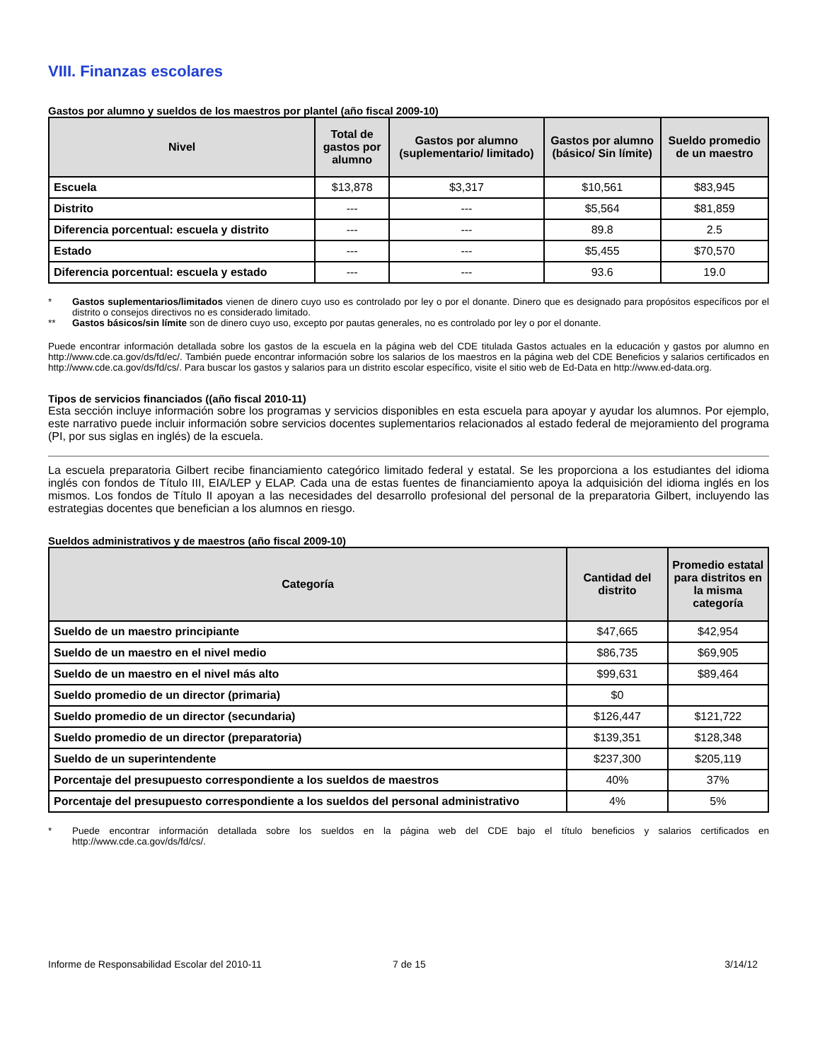VIII. Finanzas escolares
Gastos por alumno y sueldos de los maestros por plantel (año fiscal 2009-10)
| Nivel | Total de gastos por alumno | Gastos por alumno (suplementario/ limitado) | Gastos por alumno (básico/ Sin límite) | Sueldo promedio de un maestro |
| --- | --- | --- | --- | --- |
| Escuela | $13,878 | $3,317 | $10,561 | $83,945 |
| Distrito | --- | --- | $5,564 | $81,859 |
| Diferencia porcentual: escuela y distrito | --- | --- | 89.8 | 2.5 |
| Estado | --- | --- | $5,455 | $70,570 |
| Diferencia porcentual: escuela y estado | --- | --- | 93.6 | 19.0 |
* Gastos suplementarios/limitados vienen de dinero cuyo uso es controlado por ley o por el donante. Dinero que es designado para propósitos específicos por el distrito o consejos directivos no es considerado limitado.
** Gastos básicos/sin límite son de dinero cuyo uso, excepto por pautas generales, no es controlado por ley o por el donante.
Puede encontrar información detallada sobre los gastos de la escuela en la página web del CDE titulada Gastos actuales en la educación y gastos por alumno en http://www.cde.ca.gov/ds/fd/ec/. También puede encontrar información sobre los salarios de los maestros en la página web del CDE Beneficios y salarios certificados en http://www.cde.ca.gov/ds/fd/cs/. Para buscar los gastos y salarios para un distrito escolar específico, visite el sitio web de Ed-Data en http://www.ed-data.org.
Tipos de servicios financiados ((año fiscal 2010-11)
Esta sección incluye información sobre los programas y servicios disponibles en esta escuela para apoyar y ayudar los alumnos. Por ejemplo, este narrativo puede incluir información sobre servicios docentes suplementarios relacionados al estado federal de mejoramiento del programa (PI, por sus siglas en inglés) de la escuela.
La escuela preparatoria Gilbert recibe financiamiento categórico limitado federal y estatal. Se les proporciona a los estudiantes del idioma inglés con fondos de Título III, EIA/LEP y ELAP. Cada una de estas fuentes de financiamiento apoya la adquisición del idioma inglés en los mismos. Los fondos de Título II apoyan a las necesidades del desarrollo profesional del personal de la preparatoria Gilbert, incluyendo las estrategias docentes que benefician a los alumnos en riesgo.
Sueldos administrativos y de maestros (año fiscal 2009-10)
| Categoría | Cantidad del distrito | Promedio estatal para distritos en la misma categoría |
| --- | --- | --- |
| Sueldo de un maestro principiante | $47,665 | $42,954 |
| Sueldo de un maestro en el nivel medio | $86,735 | $69,905 |
| Sueldo de un maestro en el nivel más alto | $99,631 | $89,464 |
| Sueldo promedio de un director (primaria) | $0 | |
| Sueldo promedio de un director (secundaria) | $126,447 | $121,722 |
| Sueldo promedio de un director (preparatoria) | $139,351 | $128,348 |
| Sueldo de un superintendente | $237,300 | $205,119 |
| Porcentaje del presupuesto correspondiente a los sueldos de maestros | 40% | 37% |
| Porcentaje del presupuesto correspondiente a los sueldos del personal administrativo | 4% | 5% |
* Puede encontrar información detallada sobre los sueldos en la página web del CDE bajo el título beneficios y salarios certificados en http://www.cde.ca.gov/ds/fd/cs/.
Informe de Responsabilidad Escolar del 2010-11 7 de 15 3/14/12